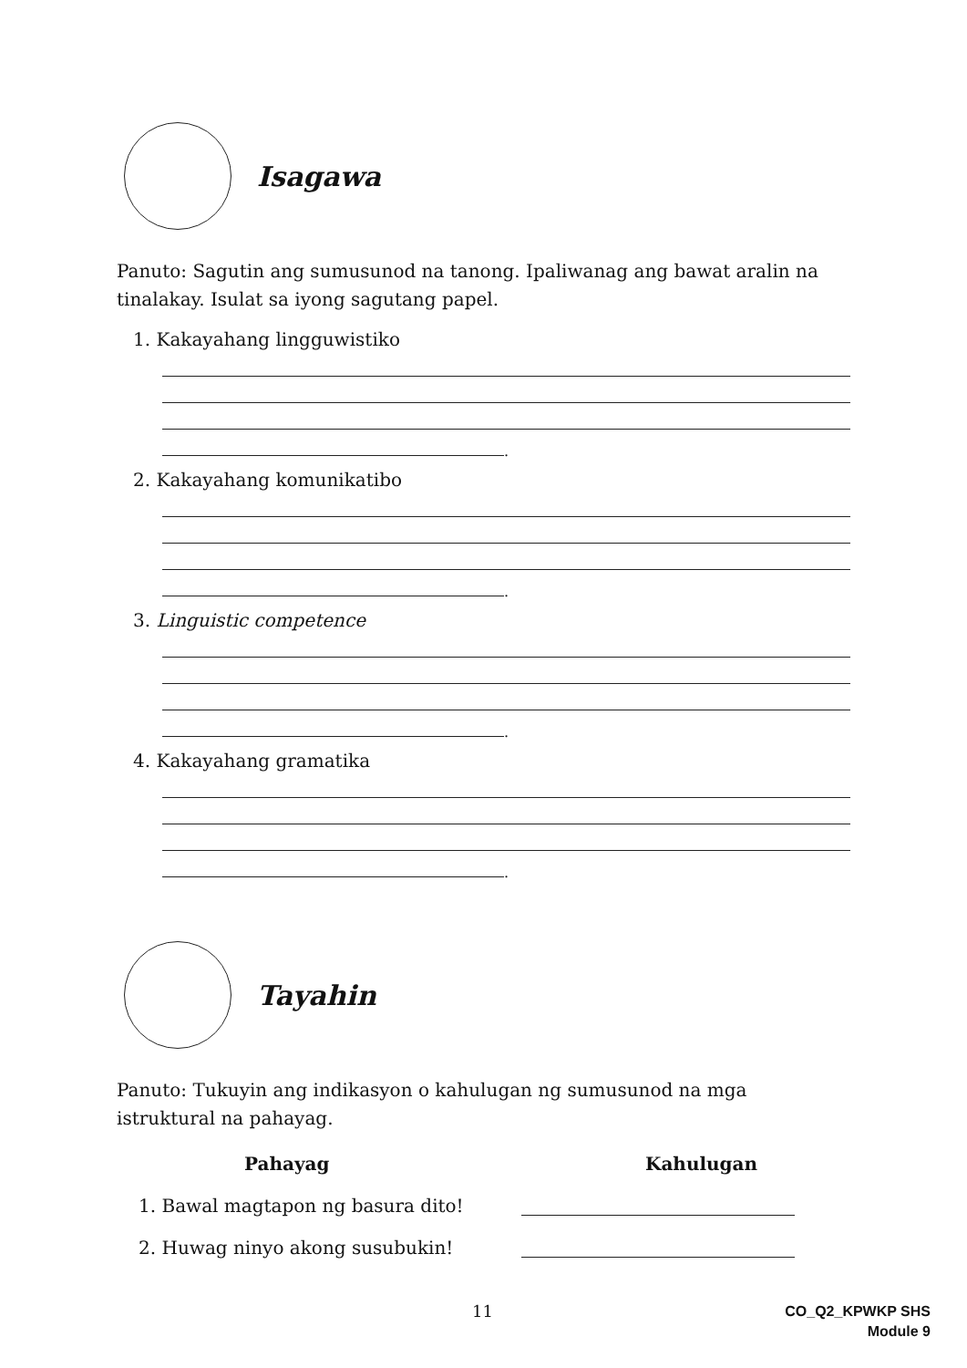Isagawa
Panuto: Sagutin ang sumusunod na tanong. Ipaliwanag ang bawat aralin na tinalakay. Isulat sa iyong sagutang papel.
1. Kakayahang lingguwistiko
.
2. Kakayahang komunikatibo
.
3. Linguistic competence
.
4. Kakayahang gramatika
.
Tayahin
Panuto: Tukuyin ang indikasyon o kahulugan ng sumusunod na mga istruktural na pahayag.
Pahayag Kahulugan
1. Bawal magtapon ng basura dito!
2. Huwag ninyo akong susubukin!
11
CO_Q2_KPWKP SHS
Module 9